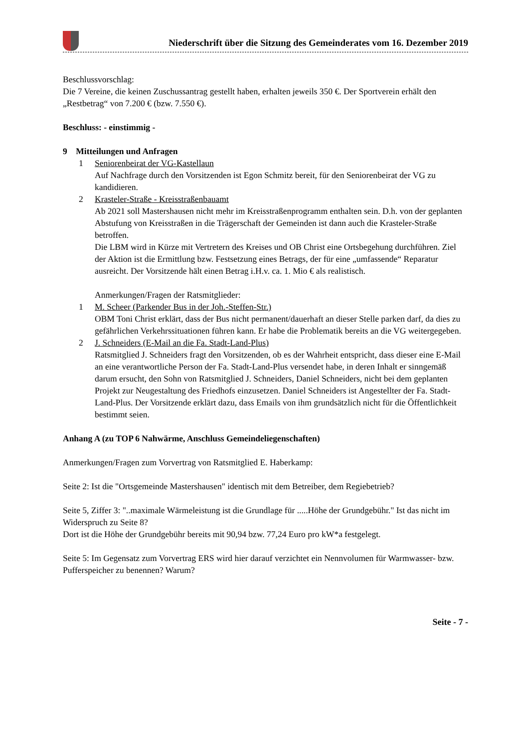Niederschrift über die Sitzung des Gemeinderates vom 16. Dezember 2019
Beschlussvorschlag:
Die 7 Vereine, die keinen Zuschussantrag gestellt haben, erhalten jeweils 350 €. Der Sportverein erhält den „Restbetrag“ von 7.200 € (bzw. 7.550 €).
Beschluss: - einstimmig -
9 Mitteilungen und Anfragen
1 Seniorenbeirat der VG-Kastellaun
Auf Nachfrage durch den Vorsitzenden ist Egon Schmitz bereit, für den Seniorenbeirat der VG zu kandidieren.
2 Krasteler-Straße - Kreisstraßenbauamt
Ab 2021 soll Mastershausen nicht mehr im Kreisstraßenprogramm enthalten sein. D.h. von der geplanten Abstufung von Kreisstraßen in die Trägerschaft der Gemeinden ist dann auch die Krasteler-Straße betroffen.
Die LBM wird in Kürze mit Vertretern des Kreises und OB Christ eine Ortsbegehung durchführen. Ziel der Aktion ist die Ermittlung bzw. Festsetzung eines Betrags, der für eine „umfassende“ Reparatur ausreicht. Der Vorsitzende hält einen Betrag i.H.v. ca. 1. Mio € als realistisch.
Anmerkungen/Fragen der Ratsmitglieder:
1 M. Scheer (Parkender Bus in der Joh.-Steffen-Str.)
OBM Toni Christ erklärt, dass der Bus nicht permanent/dauerhaft an dieser Stelle parken darf, da dies zu gefährlichen Verkehrssituationen führen kann. Er habe die Problematik bereits an die VG weitergegeben.
2 J. Schneiders (E-Mail an die Fa. Stadt-Land-Plus)
Ratsmitglied J. Schneiders fragt den Vorsitzenden, ob es der Wahrheit entspricht, dass dieser eine E-Mail an eine verantwortliche Person der Fa. Stadt-Land-Plus versendet habe, in deren Inhalt er sinngemäß darum ersucht, den Sohn von Ratsmitglied J. Schneiders, Daniel Schneiders, nicht bei dem geplanten Projekt zur Neugestaltung des Friedhofs einzusetzen. Daniel Schneiders ist Angestellter der Fa. Stadt-Land-Plus. Der Vorsitzende erklärt dazu, dass Emails von ihm grundsätzlich nicht für die Öffentlichkeit bestimmt seien.
Anhang A (zu TOP 6 Nahwärme, Anschluss Gemeindeliegenschaften)
Anmerkungen/Fragen zum Vorvertrag von Ratsmitglied E. Haberkamp:
Seite 2: Ist die "Ortsgemeinde Mastershausen" identisch mit dem Betreiber, dem Regiebetrieb?
Seite 5, Ziffer 3: "..maximale Wärmeleistung ist die Grundlage für .....Höhe der Grundgebühr." Ist das nicht im Widerspruch zu Seite 8?
Dort ist die Höhe der Grundgebühr bereits mit 90,94 bzw. 77,24 Euro pro kW*a festgelegt.
Seite 5: Im Gegensatz zum Vorvertrag ERS wird hier darauf verzichtet ein Nennvolumen für Warmwasser- bzw. Pufferspeicher zu benennen? Warum?
Seite - 7 -